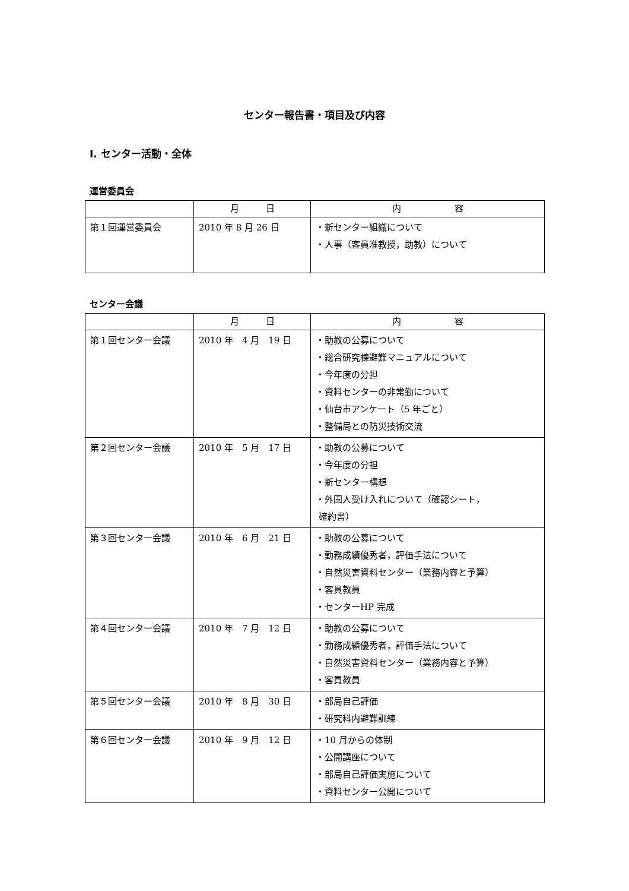センター報告書・項目及び内容
I. センター活動・全体
運営委員会
| | 月 日 | 内 容 |
| --- | --- | --- |
| 第１回運営委員会 | 2010 年 8 月 26 日 | ・新センター組織について ・人事（客員准教授，助教）について |
センター会議
| | 月 日 | 内 容 |
| --- | --- | --- |
| 第１回センター会議 | 2010 年 4 月 19 日 | ・助教の公募について ・総合研究棟避難マニュアルについて ・今年度の分担 ・資料センターの非常勤について ・仙台市アンケート（5 年ごと） ・整備局との防災技術交流 |
| 第２回センター会議 | 2010 年 5 月 17 日 | ・助教の公募について ・今年度の分担 ・新センター構想 ・外国人受け入れについて（確認シート， 確約書） |
| 第３回センター会議 | 2010 年 6 月 21 日 | ・助教の公募について ・勤務成績優秀者，評価手法について ・自然災害資料センター（業務内容と予算） ・客員教員 ・センターHP 完成 |
| 第４回センター会議 | 2010 年 7 月 12 日 | ・助教の公募について ・勤務成績優秀者，評価手法について ・自然災害資料センター（業務内容と予算） ・客員教員 |
| 第５回センター会議 | 2010 年 8 月 30 日 | ・部局自己評価 ・研究科内避難訓練 |
| 第６回センター会議 | 2010 年 9 月 12 日 | ・10 月からの体制 ・公開講座について ・部局自己評価実施について ・資料センター公開について |